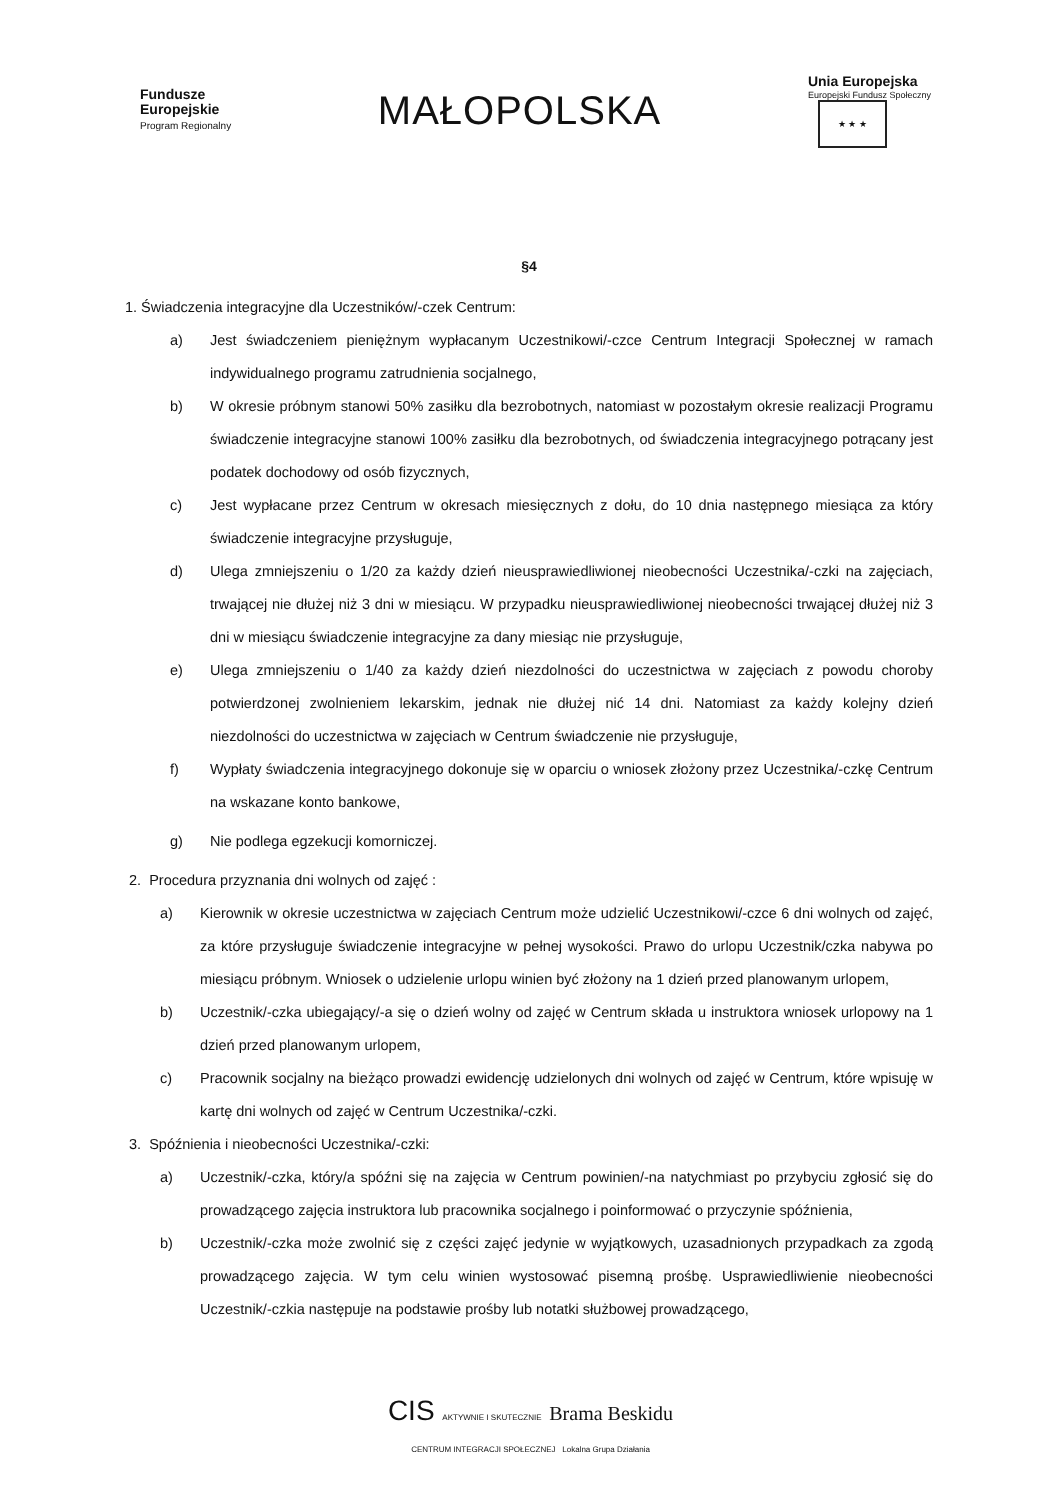Fundusze
Europejskie
Program Regionalny
MAŁOPOLSKA
Unia Europejska
Europejski Fundusz Społeczny
★ ★ ★
§4
1. Świadczenia integracyjne dla Uczestników/-czek Centrum:
a) Jest świadczeniem pieniężnym wypłacanym Uczestnikowi/-czce Centrum Integracji Społecznej w ramach indywidualnego programu zatrudnienia socjalnego,
b) W okresie próbnym stanowi 50% zasiłku dla bezrobotnych, natomiast w pozostałym okresie realizacji Programu świadczenie integracyjne stanowi 100% zasiłku dla bezrobotnych, od świadczenia integracyjnego potrącany jest podatek dochodowy od osób fizycznych,
c) Jest wypłacane przez Centrum w okresach miesięcznych z dołu, do 10 dnia następnego miesiąca za który świadczenie integracyjne przysługuje,
d) Ulega zmniejszeniu o 1/20 za każdy dzień nieusprawiedliwionej nieobecności Uczestnika/-czki na zajęciach, trwającej nie dłużej niż 3 dni w miesiącu. W przypadku nieusprawiedliwionej nieobecności trwającej dłużej niż 3 dni w miesiącu świadczenie integracyjne za dany miesiąc nie przysługuje,
e) Ulega zmniejszeniu o 1/40 za każdy dzień niezdolności do uczestnictwa w zajęciach z powodu choroby potwierdzonej zwolnieniem lekarskim, jednak nie dłużej nić 14 dni. Natomiast za każdy kolejny dzień niezdolności do uczestnictwa w zajęciach w Centrum świadczenie nie przysługuje,
f) Wypłaty świadczenia integracyjnego dokonuje się w oparciu o wniosek złożony przez Uczestnika/-czkę Centrum na wskazane konto bankowe,
g) Nie podlega egzekucji komorniczej.
2. Procedura przyznania dni wolnych od zajęć :
a) Kierownik w okresie uczestnictwa w zajęciach Centrum może udzielić Uczestnikowi/-czce 6 dni wolnych od zajęć, za które przysługuje świadczenie integracyjne w pełnej wysokości. Prawo do urlopu Uczestnik/czka nabywa po miesiącu próbnym. Wniosek o udzielenie urlopu winien być złożony na 1 dzień przed planowanym urlopem,
b) Uczestnik/-czka ubiegający/-a się o dzień wolny od zajęć w Centrum składa u instruktora wniosek urlopowy na 1 dzień przed planowanym urlopem,
c) Pracownik socjalny na bieżąco prowadzi ewidencję udzielonych dni wolnych od zajęć w Centrum, które wpisuję w kartę dni wolnych od zajęć w Centrum Uczestnika/-czki.
3. Spóźnienia i nieobecności Uczestnika/-czki:
a) Uczestnik/-czka, który/a spóźni się na zajęcia w Centrum powinien/-na natychmiast po przybyciu zgłosić się do prowadzącego zajęcia instruktora lub pracownika socjalnego i poinformować o przyczynie spóźnienia,
b) Uczestnik/-czka może zwolnić się z części zajęć jedynie w wyjątkowych, uzasadnionych przypadkach za zgodą prowadzącego zajęcia. W tym celu winien wystosować pisemną prośbę. Usprawiedliwienie nieobecności Uczestnik/-czkia następuje na podstawie prośby lub notatki służbowej prowadzącego,
CIS AKTYWNIE I SKUTECZNIE Brama Beskidu
CENTRUM INTEGRACJI SPOŁECZNEJ Lokalna Grupa Działania